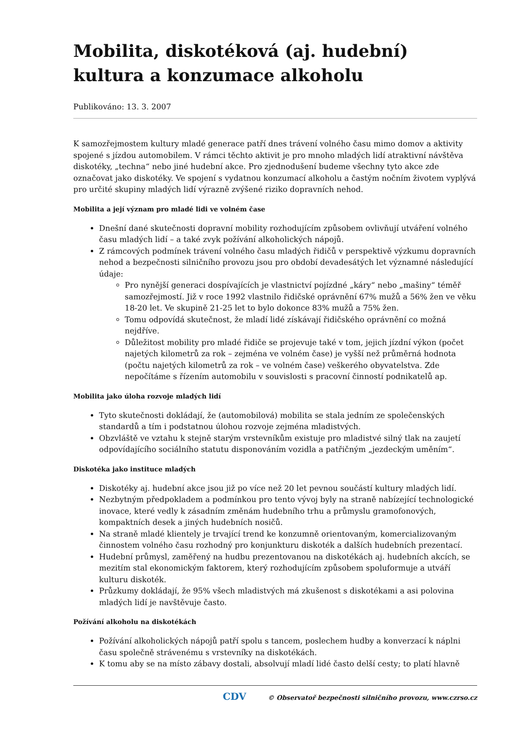Mobilita, diskotéková (aj. hudební) kultura a konzumace alkoholu
Publikováno: 13. 3. 2007
K samozřejmostem kultury mladé generace patří dnes trávení volného času mimo domov a aktivity spojené s jízdou automobilem. V rámci těchto aktivit je pro mnoho mladých lidí atraktivní návštěva diskotéky, „techna“ nebo jiné hudební akce. Pro zjednodušení budeme všechny tyto akce zde označovat jako diskotéky. Ve spojení s vydatnou konzumací alkoholu a častým nočním životem vyplývá pro určité skupiny mladých lidí výrazně zvýšené riziko dopravních nehod.
Mobilita a její význam pro mladé lidi ve volném čase
Dnešní dané skutečnosti dopravní mobility rozhodujícím způsobem ovlivňují utváření volného času mladých lidí – a také zvyk požívání alkoholických nápojů.
Z rámcových podmínek trávení volného času mladých řidičů v perspektivě výzkumu dopravních nehod a bezpečnosti silničního provozu jsou pro období devadesátých let významné následující údaje:
Pro nynější generaci dospívajících je vlastnictví pojízdné „káry“ nebo „mašiny“ téměř samozřejmostí. Již v roce 1992 vlastnilo řidičské oprávnění 67% mužů a 56% žen ve věku 18-20 let. Ve skupině 21-25 let to bylo dokonce 83% mužů a 75% žen.
Tomu odpovídá skutečnost, že mladí lidé získávají řidičského oprávnění co možná nejdříve.
Důležitost mobility pro mladé řidiče se projevuje také v tom, jejich jízdní výkon (počet najetých kilometrů za rok – zejména ve volném čase) je vyšší než průměrná hodnota (počtu najetých kilometrů za rok – ve volném čase) veškerého obyvatelstva. Zde nepočítáme s řízením automobilu v souvislosti s pracovní činností podnikatelů ap.
Mobilita jako úloha rozvoje mladých lidí
Tyto skutečnosti dokládají, že (automobilová) mobilita se stala jedním ze společenských standardů a tím i podstatnou úlohou rozvoje zejména mladistvých.
Obzvláště ve vztahu k stejně starým vrstevníkům existuje pro mladistvé silný tlak na zaujetí odpovídajícího sociálního statutu disponováním vozidla a patřičným „jezdeckým uměním“.
Diskotéka jako instituce mladých
Diskotéky aj. hudební akce jsou již po více než 20 let pevnou součástí kultury mladých lidí.
Nezbytným předpokladem a podmínkou pro tento vývoj byly na straně nabízející technologické inovace, které vedly k zásadním změnám hudebního trhu a průmyslu gramofonových, kompaktních desek a jiných hudebních nosičů.
Na straně mladé klientely je trvající trend ke konzumně orientovaným, komercializovaným činnostem volného času rozhodný pro konjunkturu diskoték a dalších hudebních prezentací.
Hudební průmysl, zaměřený na hudbu prezentovanou na diskotékách aj. hudebních akcích, se mezitím stal ekonomickým faktorem, který rozhodujícím způsobem spoluformuje a utváří kulturu diskoték.
Průzkumy dokládají, že 95% všech mladistvých má zkušenost s diskotékami a asi polovina mladých lidí je navštěvuje často.
Požívání alkoholu na diskotékách
Požívání alkoholických nápojů patří spolu s tancem, poslechem hudby a konverzací k náplni času společně strávenému s vrstevníky na diskotékách.
K tomu aby se na místo zábavy dostali, absolvují mladí lidé často delší cesty; to platí hlavně
CDV © Observatoř bezpečnosti silničního provozu, www.czrso.cz